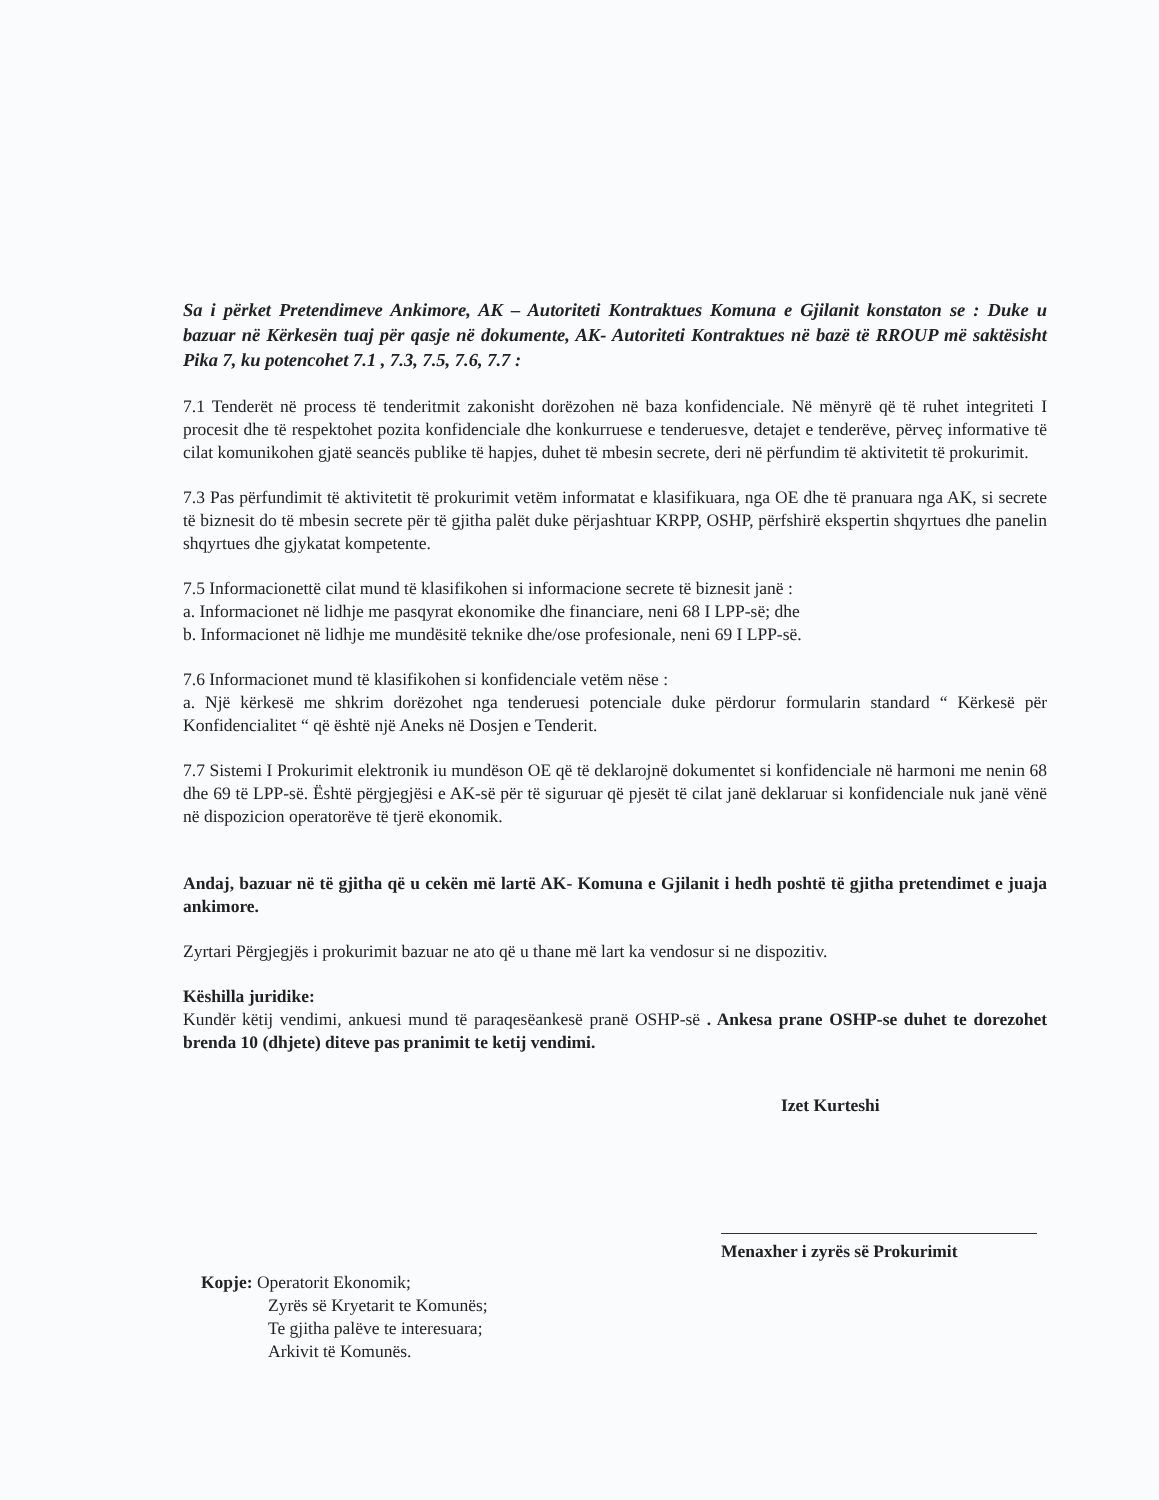Sa i përket Pretendimeve Ankimore, AK – Autoriteti Kontraktues Komuna e Gjilanit konstaton se : Duke u bazuar në Kërkesën tuaj për qasje në dokumente, AK- Autoriteti Kontraktues në bazë të RROUP më saktësisht Pika 7, ku potencohet 7.1 , 7.3, 7.5, 7.6, 7.7 :
7.1 Tenderët në process të tenderitmit zakonisht dorëzohen në baza konfidenciale. Në mënyrë që të ruhet integriteti I procesit dhe të respektohet pozita konfidenciale dhe konkurruese e tenderuesve, detajet e tenderëve, përveç informative të cilat komunikohen gjatë seancës publike të hapjes, duhet të mbesin secrete, deri në përfundim të aktivitetit të prokurimit.
7.3 Pas përfundimit të aktivitetit të prokurimit vetëm informatat e klasifikuara, nga OE dhe të pranuara nga AK, si secrete të biznesit do të mbesin secrete për të gjitha palët duke përjashtuar KRPP, OSHP, përfshirë ekspertin shqyrtues dhe panelin shqyrtues dhe gjykatat kompetente.
7.5 Informacionettë cilat mund të klasifikohen si informacione secrete të biznesit janë :
a. Informacionet në lidhje me pasqyrat ekonomike dhe financiare, neni 68 I LPP-së; dhe
b. Informacionet në lidhje me mundësitë teknike dhe/ose profesionale, neni 69 I LPP-së.
7.6 Informacionet mund të klasifikohen si konfidenciale vetëm nëse :
a. Një kërkesë me shkrim dorëzohet nga tenderuesi potenciale duke përdorur formularin standard “ Kërkesë për Konfidencialitet “ që është një Aneks në Dosjen e Tenderit.
7.7 Sistemi I Prokurimit elektronik iu mundëson OE që të deklarojnë dokumentet si konfidenciale në harmoni me nenin 68 dhe 69 të LPP-së. Është përgjegjësi e AK-së për të siguruar që pjesët të cilat janë deklaruar si konfidenciale nuk janë vënë në dispozicion operatorëve të tjerë ekonomik.
Andaj, bazuar në të gjitha që u cekën më lartë AK- Komuna e Gjilanit i hedh poshtë të gjitha pretendimet e juaja ankimore.
Zyrtari Përgjegjës i prokurimit bazuar ne ato që u thane më lart ka vendosur si ne dispozitiv.
Këshilla juridike:
Kundër këtij vendimi, ankuesi mund të paraqesëankesë pranë OSHP-së . Ankesa prane OSHP-se duhet te dorezohet brenda 10 (dhjete) diteve pas pranimit te ketij vendimi.
Izet Kurteshi
Menaxher i zyrës së Prokurimit
Kopje: Operatorit Ekonomik;
Zyrës së Kryetarit te Komunës;
Te gjitha palëve te interesuara;
Arkivit të Komunës.